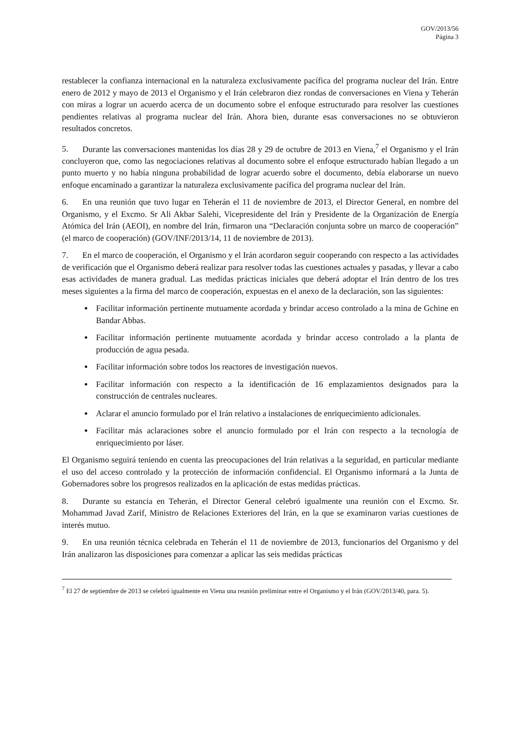GOV/2013/56
Página 3
restablecer la confianza internacional en la naturaleza exclusivamente pacífica del programa nuclear del Irán. Entre enero de 2012 y mayo de 2013 el Organismo y el Irán celebraron diez rondas de conversaciones en Viena y Teherán con miras a lograr un acuerdo acerca de un documento sobre el enfoque estructurado para resolver las cuestiones pendientes relativas al programa nuclear del Irán. Ahora bien, durante esas conversaciones no se obtuvieron resultados concretos.
5. Durante las conversaciones mantenidas los días 28 y 29 de octubre de 2013 en Viena,<sup>7</sup> el Organismo y el Irán concluyeron que, como las negociaciones relativas al documento sobre el enfoque estructurado habían llegado a un punto muerto y no había ninguna probabilidad de lograr acuerdo sobre el documento, debía elaborarse un nuevo enfoque encaminado a garantizar la naturaleza exclusivamente pacífica del programa nuclear del Irán.
6. En una reunión que tuvo lugar en Teherán el 11 de noviembre de 2013, el Director General, en nombre del Organismo, y el Excmo. Sr Ali Akbar Salehi, Vicepresidente del Irán y Presidente de la Organización de Energía Atómica del Irán (AEOI), en nombre del Irán, firmaron una “Declaración conjunta sobre un marco de cooperación” (el marco de cooperación) (GOV/INF/2013/14, 11 de noviembre de 2013).
7. En el marco de cooperación, el Organismo y el Irán acordaron seguir cooperando con respecto a las actividades de verificación que el Organismo deberá realizar para resolver todas las cuestiones actuales y pasadas, y llevar a cabo esas actividades de manera gradual. Las medidas prácticas iniciales que deberá adoptar el Irán dentro de los tres meses siguientes a la firma del marco de cooperación, expuestas en el anexo de la declaración, son las siguientes:
Facilitar información pertinente mutuamente acordada y brindar acceso controlado a la mina de Gchine en Bandar Abbas.
Facilitar información pertinente mutuamente acordada y brindar acceso controlado a la planta de producción de agua pesada.
Facilitar información sobre todos los reactores de investigación nuevos.
Facilitar información con respecto a la identificación de 16 emplazamientos designados para la construcción de centrales nucleares.
Aclarar el anuncio formulado por el Irán relativo a instalaciones de enriquecimiento adicionales.
Facilitar más aclaraciones sobre el anuncio formulado por el Irán con respecto a la tecnología de enriquecimiento por láser.
El Organismo seguirá teniendo en cuenta las preocupaciones del Irán relativas a la seguridad, en particular mediante el uso del acceso controlado y la protección de información confidencial. El Organismo informará a la Junta de Gobernadores sobre los progresos realizados en la aplicación de estas medidas prácticas.
8. Durante su estancia en Teherán, el Director General celebró igualmente una reunión con el Excmo. Sr. Mohammad Javad Zarif, Ministro de Relaciones Exteriores del Irán, en la que se examinaron varias cuestiones de interés mutuo.
9. En una reunión técnica celebrada en Teherán el 11 de noviembre de 2013, funcionarios del Organismo y del Irán analizaron las disposiciones para comenzar a aplicar las seis medidas prácticas
<sup>7</sup> El 27 de septiembre de 2013 se celebró igualmente en Viena una reunión preliminar entre el Organismo y el Irán (GOV/2013/40, para. 5).